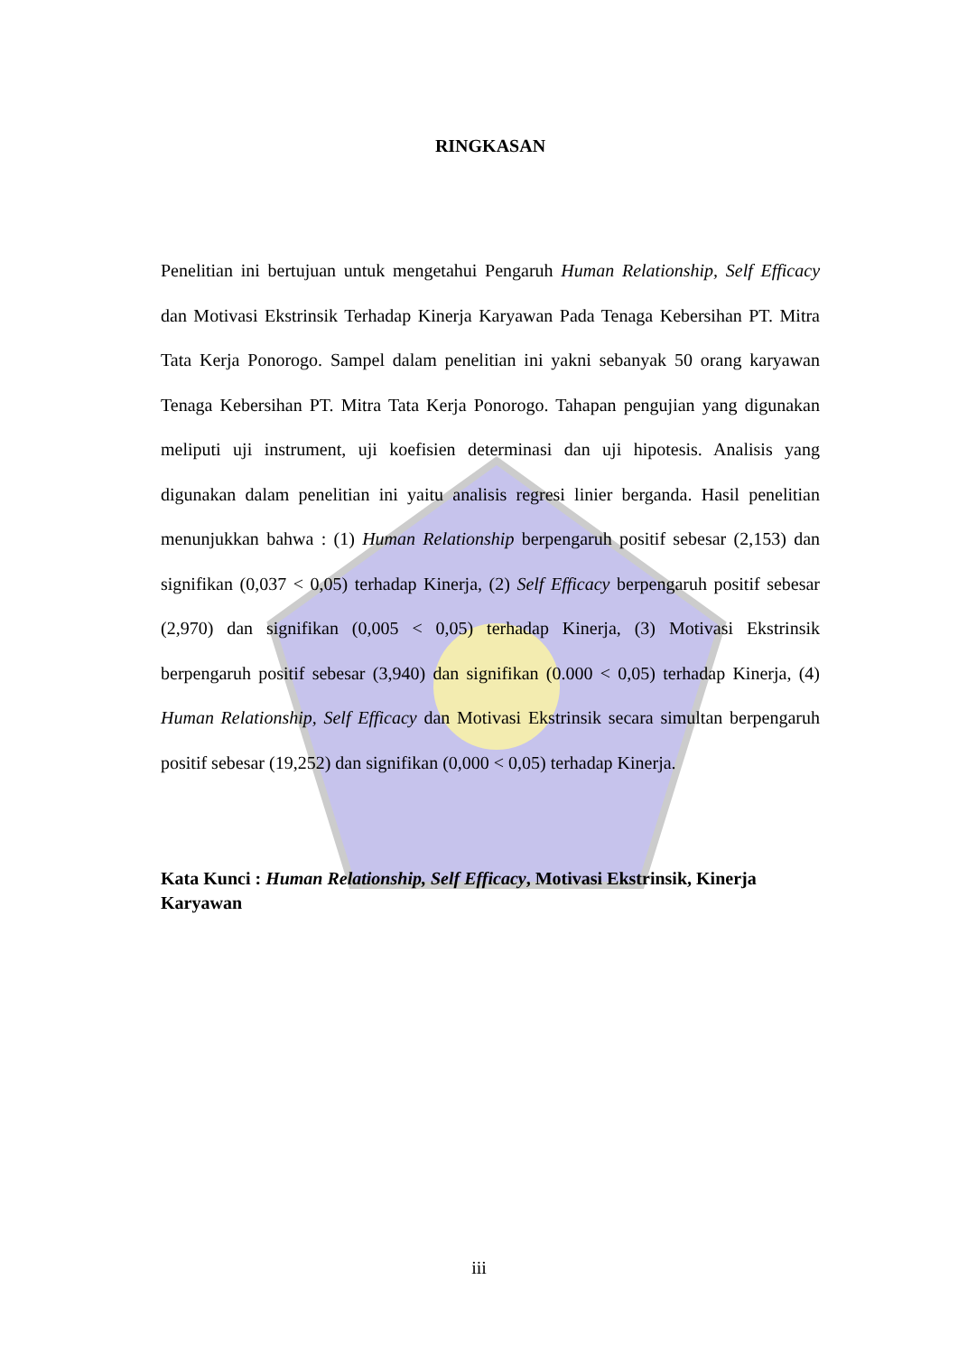RINGKASAN
Penelitian ini bertujuan untuk mengetahui Pengaruh Human Relationship, Self Efficacy dan Motivasi Ekstrinsik Terhadap Kinerja Karyawan Pada Tenaga Kebersihan PT. Mitra Tata Kerja Ponorogo. Sampel dalam penelitian ini yakni sebanyak 50 orang karyawan Tenaga Kebersihan PT. Mitra Tata Kerja Ponorogo. Tahapan pengujian yang digunakan meliputi uji instrument, uji koefisien determinasi dan uji hipotesis. Analisis yang digunakan dalam penelitian ini yaitu analisis regresi linier berganda. Hasil penelitian menunjukkan bahwa : (1) Human Relationship berpengaruh positif sebesar (2,153) dan signifikan (0,037 < 0,05) terhadap Kinerja, (2) Self Efficacy berpengaruh positif sebesar (2,970) dan signifikan (0,005 < 0,05) terhadap Kinerja, (3) Motivasi Ekstrinsik berpengaruh positif sebesar (3,940) dan signifikan (0.000 < 0,05) terhadap Kinerja, (4) Human Relationship, Self Efficacy dan Motivasi Ekstrinsik secara simultan berpengaruh positif sebesar (19,252) dan signifikan (0,000 < 0,05) terhadap Kinerja.
Kata Kunci : Human Relationship, Self Efficacy, Motivasi Ekstrinsik, Kinerja Karyawan
iii